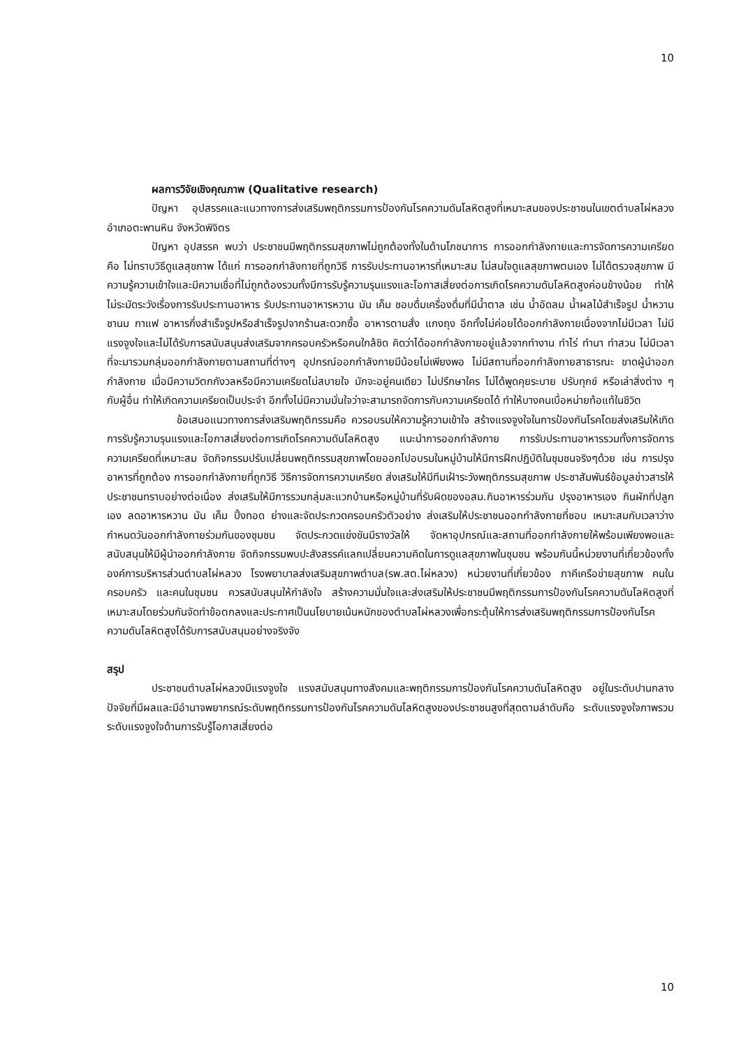10
ผลการวิจัยเชิงคุณภาพ (Qualitative research)
ปัญหา อุปสรรคและแนวทางการส่งเสริมพฤติกรรมการป้องกันโรคความดันโลหิตสูงที่เหมาะสมของประชาชนในเขตตำบลไผ่หลวง อำเภอตะพานหิน จังหวัดพิจิตร
ปัญหา อุปสรรค พบว่า ประชาชนมีพฤติกรรมสุขภาพไม่ถูกต้องทั้งในด้านโภชนาการ การออกกำลังกายและการจัดการความเครียด คือ ไม่ทราบวิธีดูแลสุขภาพ ได้แก่ การออกกำลังกายที่ถูกวิธี การรับประทานอาหารที่เหมาะสม ไม่สนใจดูแลสุขภาพตนเอง ไม่ได้ตรวจสุขภาพ มีความรู้ความเข้าใจและมีความเชื่อที่ไม่ถูกต้องรวมทั้งมีการรับรู้ความรุนแรงและโอกาสเสี่ยงต่อการเกิดโรคความดันโลหิตสูงค่อนข้างน้อย ทำให้ไม่ระมัดระวังเรื่องการรับประทานอาหาร รับประทานอาหารหวาน มัน เค็ม ชอบดื่มเครื่องดื่มที่มีน้ำตาล เช่น น้ำอัดลม น้ำผลไม้สำเร็จรูป น้ำหวาน ชานม กาแฟ อาหารกึ่งสำเร็จรูปหรือสำเร็จรูปจากร้านสะดวกซื้อ อาหารตามสั่ง แกงถุง อีกทั้งไม่ค่อยได้ออกกำลังกายเนื่องจากไม่มีเวลา ไม่มีแรงจูงใจและไม่ได้รับการสนับสนุนส่งเสริมจากครอบครัวหรือคนใกล้ชิด คิดว่าได้ออกกำลังกายอยู่แล้วจากทำงาน ทำไร่ ทำนา ทำสวน ไม่มีเวลาที่จะมารวมกลุ่มออกกำลังกายตามสถานที่ต่างๆ อุปกรณ์ออกกำลังกายมีน้อยไม่เพียงพอ ไม่มีสถานที่ออกกำลังกายสาธารณะ ขาดผู้นำออกกำลังกาย เมื่อมีความวิตกกังวลหรือมีความเครียดไม่สบายใจ มักจะอยู่คนเดียว ไม่ปรึกษาใคร ไม่ได้พูดคุยระบาย ปรับทุกข์ หรือเล่าสิ่งต่าง ๆ กับผู้อื่น ทำให้เกิดความเครียดเป็นประจำ อีกทั้งไม่มีความมั่นใจว่าจะสามารถจัดการกับความเครียดได้ ทำให้บางคนเบื่อหน่ายท้อแท้ในชีวิต
ข้อเสนอแนวทางการส่งเสริมพฤติกรรมคือ ควรอบรมให้ความรู้ความเข้าใจ สร้างแรงจูงใจในการป้องกันโรคโดยส่งเสริมให้เกิดการรับรู้ความรุนแรงและโอกาสเสี่ยงต่อการเกิดโรคความดันโลหิตสูง แนะนำการออกกำลังกาย การรับประทานอาหารรวมทั้งการจัดการความเครียดที่เหมาะสม จัดกิจกรรมปรับเปลี่ยนพฤติกรรมสุขภาพโดยออกไปอบรมในหมู่บ้านให้มีการฝึกปฏิบัติในชุมชนจริงๆด้วย เช่น การปรุงอาหารที่ถูกต้อง การออกกำลังกายที่ถูกวิธี วิธีการจัดการความเครียด ส่งเสริมให้มีทีมเฝ้าระวังพฤติกรรมสุขภาพ ประชาสัมพันธ์ข้อมูลข่าวสารให้ประชาชนทราบอย่างต่อเนื่อง ส่งเสริมให้มีการรวมกลุ่มละแวกบ้านหรือหมู่บ้านที่รับผิดของอสม.กินอาหารร่วมกัน ปรุงอาหารเอง กินผักที่ปลูกเอง ลดอาหารหวาน มัน เค็ม ปิ้งทอด ย่างและจัดประกวดครอบครัวตัวอย่าง ส่งเสริมให้ประชาชนออกกำลังกายที่ชอบ เหมาะสมกับเวลาว่าง กำหนดวันออกกำลังกายร่วมกันของชุมชน จัดประกวดแข่งขันมีรางวัลให้ จัดหาอุปกรณ์และสถานที่ออกกำลังกายให้พร้อมเพียงพอและสนับสนุนให้มีผู้นำออกกำลังกาย จัดกิจกรรมพบปะสังสรรค์แลกเปลี่ยนความคิดในการดูแลสุขภาพในชุมชน พร้อมกันนี้หน่วยงานที่เกี่ยวข้องทั้งองค์การบริหารส่วนตำบลไผ่หลวง โรงพยาบาลส่งเสริมสุขภาพตำบล(รพ.สต.ไผ่หลวง) หน่วยงานที่เกี่ยวข้อง ภาคีเครือข่ายสุขภาพ คนในครอบครัว และคนในชุมชน ควรสนับสนุนให้กำลังใจ สร้างความมั่นใจและส่งเสริมให้ประชาชนมีพฤติกรรมการป้องกันโรคความดันโลหิตสูงที่เหมาะสมโดยร่วมกันจัดทำข้อตกลงและประกาศเป็นนโยบายเน้นหนักของตำบลไผ่หลวงเพื่อกระตุ้นให้การส่งเสริมพฤติกรรมการป้องกันโรคความดันโลหิตสูงได้รับการสนับสนุนอย่างจริงจัง
สรุป
ประชาชนตำบลไผ่หลวงมีแรงจูงใจ แรงสนับสนุนทางสังคมและพฤติกรรมการป้องกันโรคความดันโลหิตสูง อยู่ในระดับปานกลาง ปัจจัยที่มีผลและมีอำนาจพยากรณ์ระดับพฤติกรรมการป้องกันโรคความดันโลหิตสูงของประชาชนสูงที่สุดตามลำดับคือ ระดับแรงจูงใจภาพรวม ระดับแรงจูงใจด้านการรับรู้โอกาสเสี่ยงต่อ
10